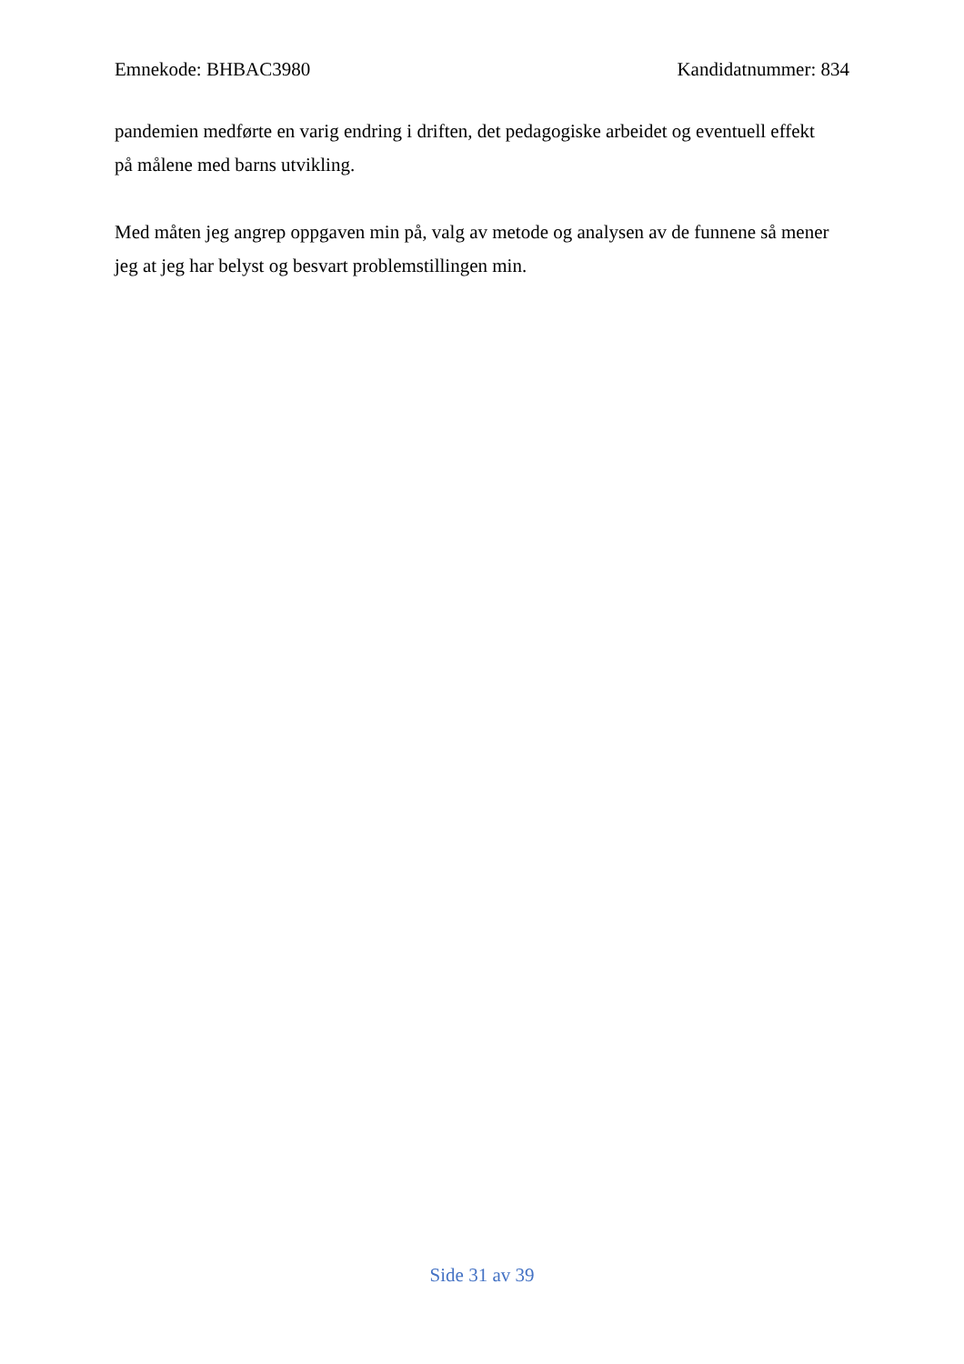Emnekode: BHBAC3980 Kandidatnummer: 834
pandemien medførte en varig endring i driften, det pedagogiske arbeidet og eventuell effekt
på målene med barns utvikling.
Med måten jeg angrep oppgaven min på, valg av metode og analysen av de funnene så mener
jeg at jeg har belyst og besvart problemstillingen min.
Side 31 av 39